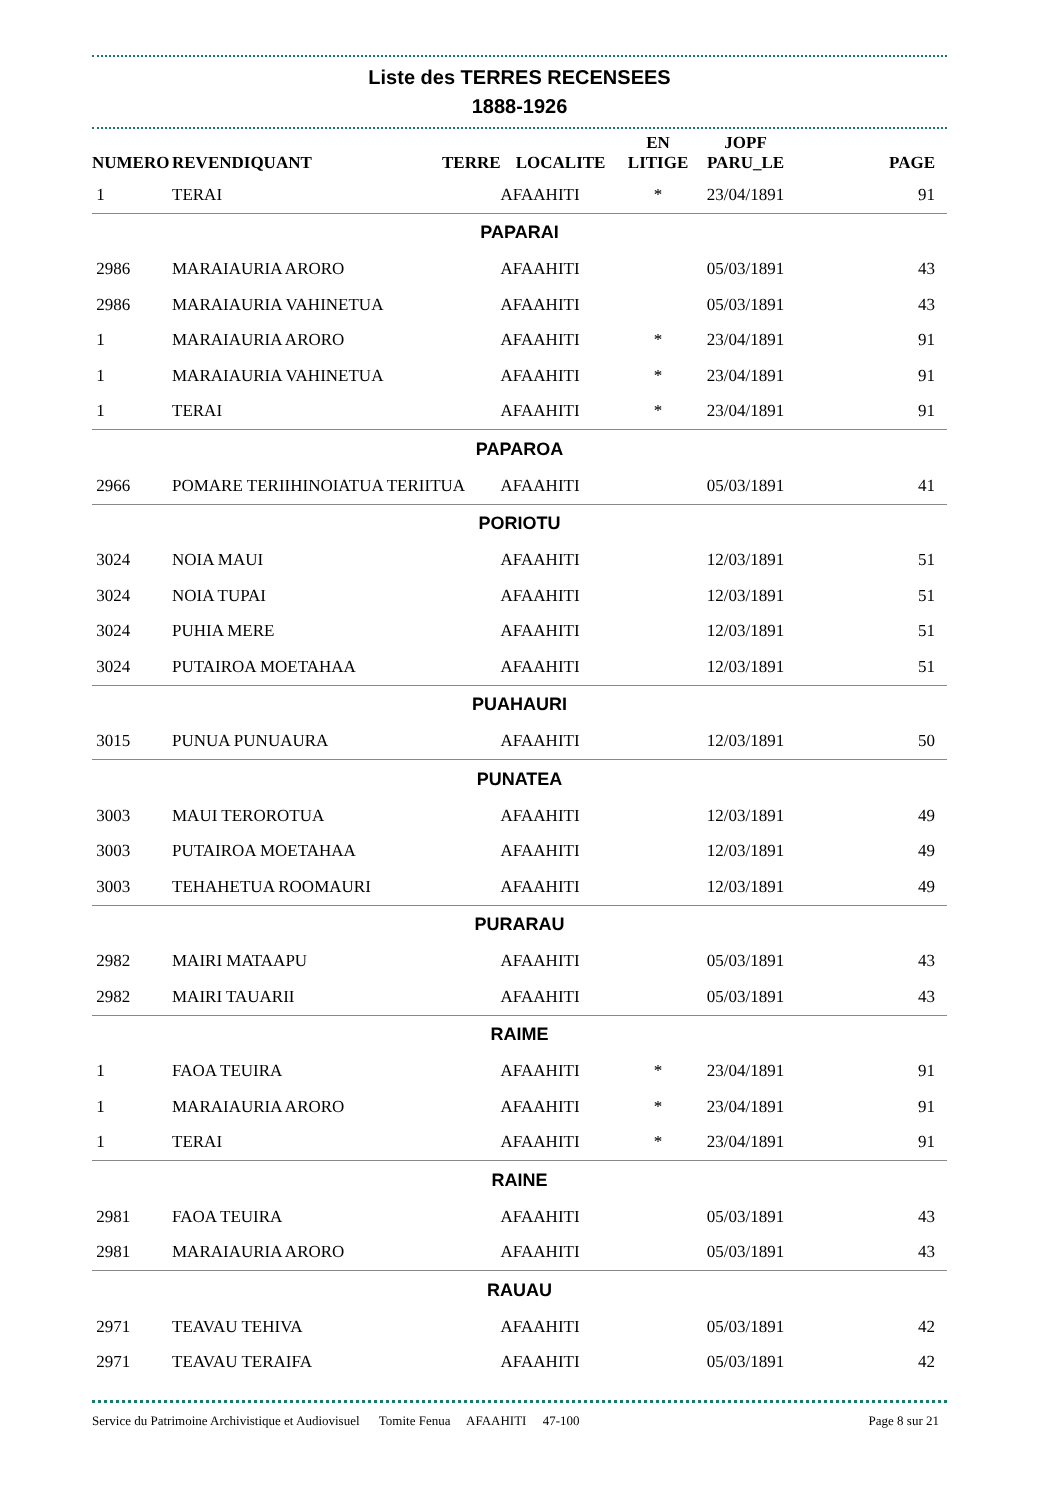Liste des TERRES RECENSEES
1888-1926
| NUMERO | REVENDIQUANT | TERRE | LOCALITE | EN LITIGE | JOPF PARU_LE | PAGE |
| --- | --- | --- | --- | --- | --- | --- |
| 1 | TERAI | | AFAAHITI | * | 23/04/1891 | 91 |
| PAPARAI | | | | | | |
| 2986 | MARAIAURIA ARORO | | AFAAHITI | | 05/03/1891 | 43 |
| 2986 | MARAIAURIA VAHINETUA | | AFAAHITI | | 05/03/1891 | 43 |
| 1 | MARAIAURIA ARORO | | AFAAHITI | * | 23/04/1891 | 91 |
| 1 | MARAIAURIA VAHINETUA | | AFAAHITI | * | 23/04/1891 | 91 |
| 1 | TERAI | | AFAAHITI | * | 23/04/1891 | 91 |
| PAPAROA | | | | | | |
| 2966 | POMARE TERIIHINOIATUA TERIITUA | | AFAAHITI | | 05/03/1891 | 41 |
| PORIOTU | | | | | | |
| 3024 | NOIA MAUI | | AFAAHITI | | 12/03/1891 | 51 |
| 3024 | NOIA TUPAI | | AFAAHITI | | 12/03/1891 | 51 |
| 3024 | PUHIA MERE | | AFAAHITI | | 12/03/1891 | 51 |
| 3024 | PUTAIROA MOETAHAA | | AFAAHITI | | 12/03/1891 | 51 |
| PUAHAURI | | | | | | |
| 3015 | PUNUA PUNUAURA | | AFAAHITI | | 12/03/1891 | 50 |
| PUNATEA | | | | | | |
| 3003 | MAUI TEROROTUA | | AFAAHITI | | 12/03/1891 | 49 |
| 3003 | PUTAIROA MOETAHAA | | AFAAHITI | | 12/03/1891 | 49 |
| 3003 | TEHAHETUA ROOMAURI | | AFAAHITI | | 12/03/1891 | 49 |
| PURARAU | | | | | | |
| 2982 | MAIRI MATAAPU | | AFAAHITI | | 05/03/1891 | 43 |
| 2982 | MAIRI TAUARII | | AFAAHITI | | 05/03/1891 | 43 |
| RAIME | | | | | | |
| 1 | FAOA TEUIRA | | AFAAHITI | * | 23/04/1891 | 91 |
| 1 | MARAIAURIA ARORO | | AFAAHITI | * | 23/04/1891 | 91 |
| 1 | TERAI | | AFAAHITI | * | 23/04/1891 | 91 |
| RAINE | | | | | | |
| 2981 | FAOA TEUIRA | | AFAAHITI | | 05/03/1891 | 43 |
| 2981 | MARAIAURIA ARORO | | AFAAHITI | | 05/03/1891 | 43 |
| RAUAU | | | | | | |
| 2971 | TEAVAU TEHIVA | | AFAAHITI | | 05/03/1891 | 42 |
| 2971 | TEAVAU TERAIFA | | AFAAHITI | | 05/03/1891 | 42 |
Service du Patrimoine Archivistique et Audiovisuel Tomite Fenua AFAAHITI 47-100 Page 8 sur 21